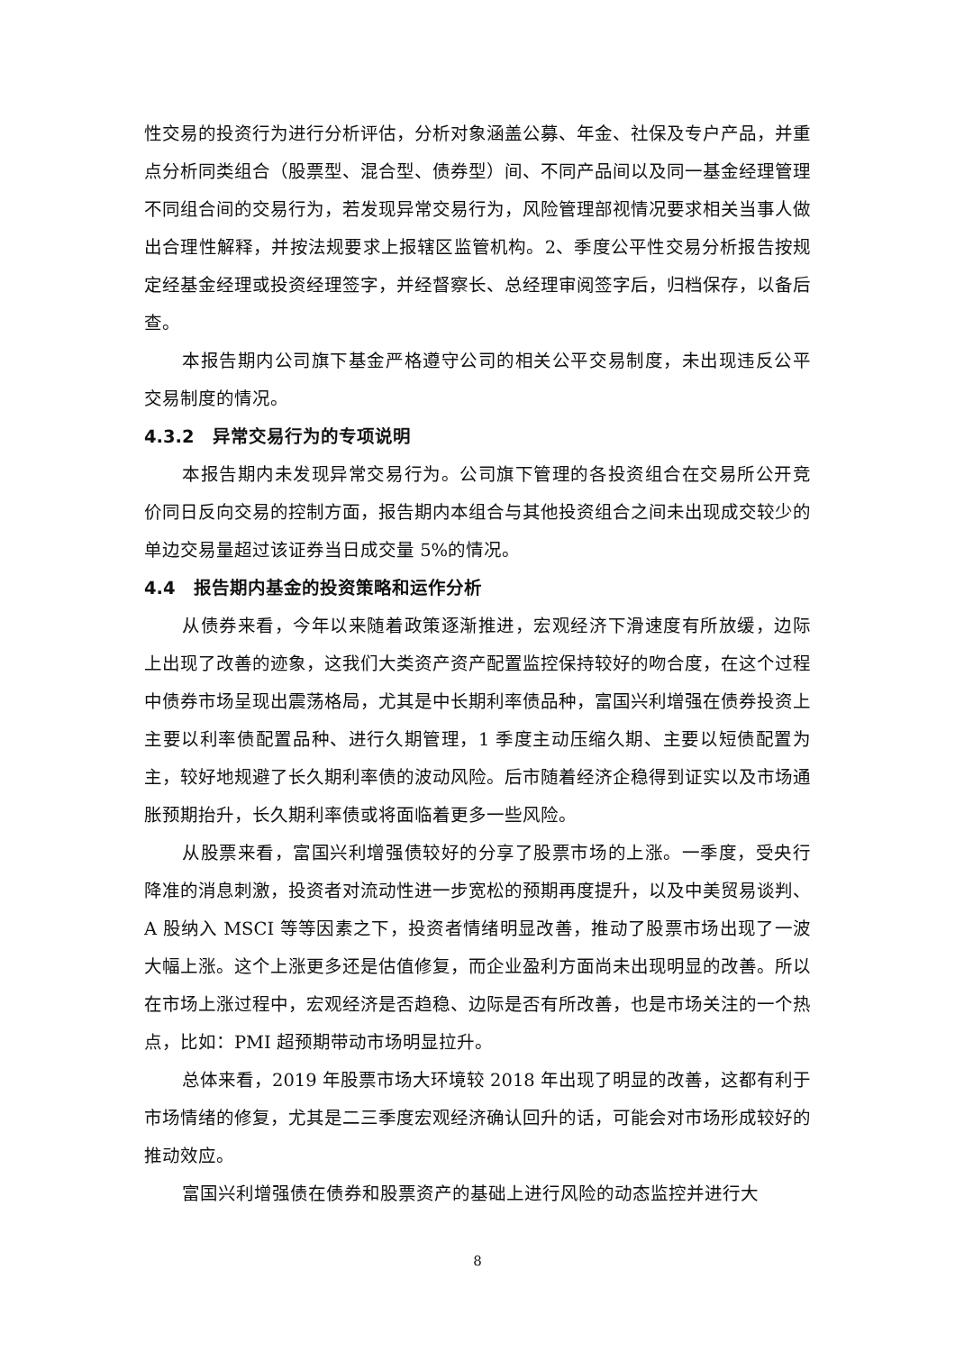性交易的投资行为进行分析评估，分析对象涵盖公募、年金、社保及专户产品，并重点分析同类组合（股票型、混合型、债券型）间、不同产品间以及同一基金经理管理不同组合间的交易行为，若发现异常交易行为，风险管理部视情况要求相关当事人做出合理性解释，并按法规要求上报辖区监管机构。2、季度公平性交易分析报告按规定经基金经理或投资经理签字，并经督察长、总经理审阅签字后，归档保存，以备后查。
本报告期内公司旗下基金严格遵守公司的相关公平交易制度，未出现违反公平交易制度的情况。
4.3.2　异常交易行为的专项说明
本报告期内未发现异常交易行为。公司旗下管理的各投资组合在交易所公开竞价同日反向交易的控制方面，报告期内本组合与其他投资组合之间未出现成交较少的单边交易量超过该证券当日成交量 5%的情况。
4.4　报告期内基金的投资策略和运作分析
从债券来看，今年以来随着政策逐渐推进，宏观经济下滑速度有所放缓，边际上出现了改善的迹象，这我们大类资产资产配置监控保持较好的吻合度，在这个过程中债券市场呈现出震荡格局，尤其是中长期利率债品种，富国兴利增强在债券投资上主要以利率债配置品种、进行久期管理，1 季度主动压缩久期、主要以短债配置为主，较好地规避了长久期利率债的波动风险。后市随着经济企稳得到证实以及市场通胀预期抬升，长久期利率债或将面临着更多一些风险。
从股票来看，富国兴利增强债较好的分享了股票市场的上涨。一季度，受央行降准的消息刺激，投资者对流动性进一步宽松的预期再度提升，以及中美贸易谈判、A 股纳入 MSCI 等等因素之下，投资者情绪明显改善，推动了股票市场出现了一波大幅上涨。这个上涨更多还是估值修复，而企业盈利方面尚未出现明显的改善。所以在市场上涨过程中，宏观经济是否趋稳、边际是否有所改善，也是市场关注的一个热点，比如：PMI 超预期带动市场明显拉升。
总体来看，2019 年股票市场大环境较 2018 年出现了明显的改善，这都有利于市场情绪的修复，尤其是二三季度宏观经济确认回升的话，可能会对市场形成较好的推动效应。
富国兴利增强债在债券和股票资产的基础上进行风险的动态监控并进行大
8